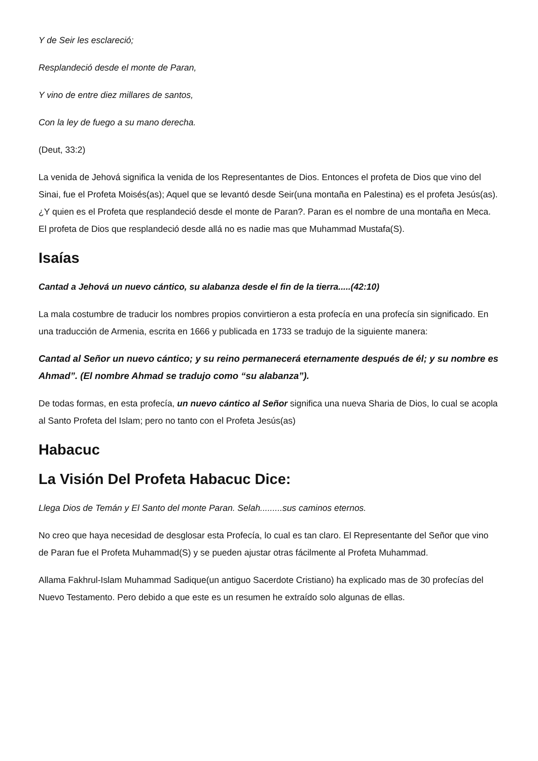Y de Seir les esclareció;
Resplandeció desde el monte de Paran,
Y vino de entre diez millares de santos,
Con la ley de fuego a su mano derecha.
(Deut, 33:2)
La venida de Jehová significa la venida de los Representantes de Dios. Entonces el profeta de Dios que vino del Sinai, fue el Profeta Moisés(as); Aquel que se levantó desde Seir(una montaña en Palestina) es el profeta Jesús(as). ¿Y quien es el Profeta que resplandeció desde el monte de Paran?. Paran es el nombre de una montaña en Meca. El profeta de Dios que resplandeció desde allá no es nadie mas que Muhammad Mustafa(S).
Isaías
Cantad a Jehová un nuevo cántico, su alabanza desde el fin de la tierra.....(42:10)
La mala costumbre de traducir los nombres propios convirtieron a esta profecía en una profecía sin significado. En una traducción de Armenia, escrita en 1666 y publicada en 1733 se tradujo de la siguiente manera:
Cantad al Señor un nuevo cántico; y su reino permanecerá eternamente después de él; y su nombre es Ahmad”. (El nombre Ahmad se tradujo como “su alabanza”).
De todas formas, en esta profecía, un nuevo cántico al Señor significa una nueva Sharia de Dios, lo cual se acopla al Santo Profeta del Islam; pero no tanto con el Profeta Jesús(as)
Habacuc
La Visión Del Profeta Habacuc Dice:
Llega Dios de Temán y El Santo del monte Paran. Selah.........sus caminos eternos.
No creo que haya necesidad de desglosar esta Profecía, lo cual es tan claro. El Representante del Señor que vino de Paran fue el Profeta Muhammad(S) y se pueden ajustar otras fácilmente al Profeta Muhammad.
Allama Fakhrul-Islam Muhammad Sadique(un antiguo Sacerdote Cristiano) ha explicado mas de 30 profecías del Nuevo Testamento. Pero debido a que este es un resumen he extraído solo algunas de ellas.